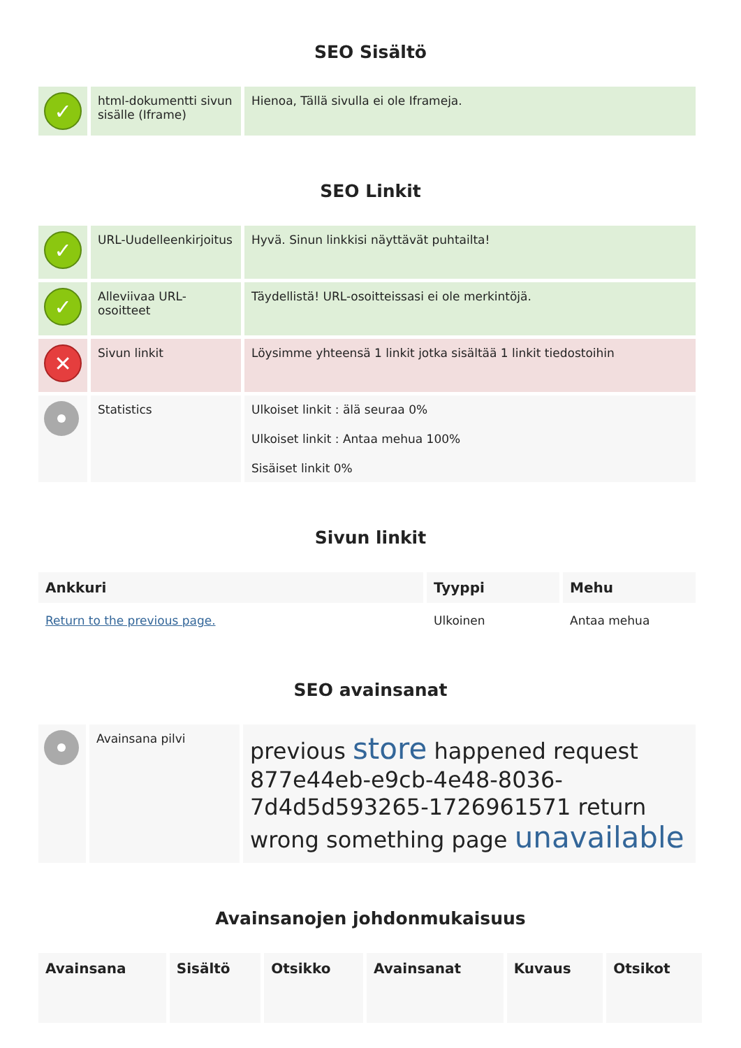SEO Sisältö
| ✓ | html-dokumentti sivun sisälle (Iframe) | Hienoa, Tällä sivulla ei ole Iframeja. |
SEO Linkit
| ✓ | URL-Uudelleenkirjoitus | Hyvä. Sinun linkkisi näyttävät puhtailta! |
| ✓ | Alleviivaa URL-osoitteet | Täydellistä! URL-osoitteissasi ei ole merkintöjä. |
| ✕ | Sivun linkit | Löysimme yhteensä 1 linkit jotka sisältää 1 linkit tiedostoihin |
| | Statistics | Ulkoiset linkit : älä seuraa 0% Ulkoiset linkit : Antaa mehua 100% Sisäiset linkit 0% |
Sivun linkit
| Ankkuri | Tyyppi | Mehu |
| --- | --- | --- |
| Return to the previous page. | Ulkoinen | Antaa mehua |
SEO avainsanat
| | Avainsana pilvi | previous store happened request 877e44eb-e9cb-4e48-8036-7d4d5d593265-1726961571 return wrong something page unavailable |
Avainsanojen johdonmukaisuus
| Avainsana | Sisältö | Otsikko | Avainsanat | Kuvaus | Otsikot |
| --- | --- | --- | --- | --- | --- |